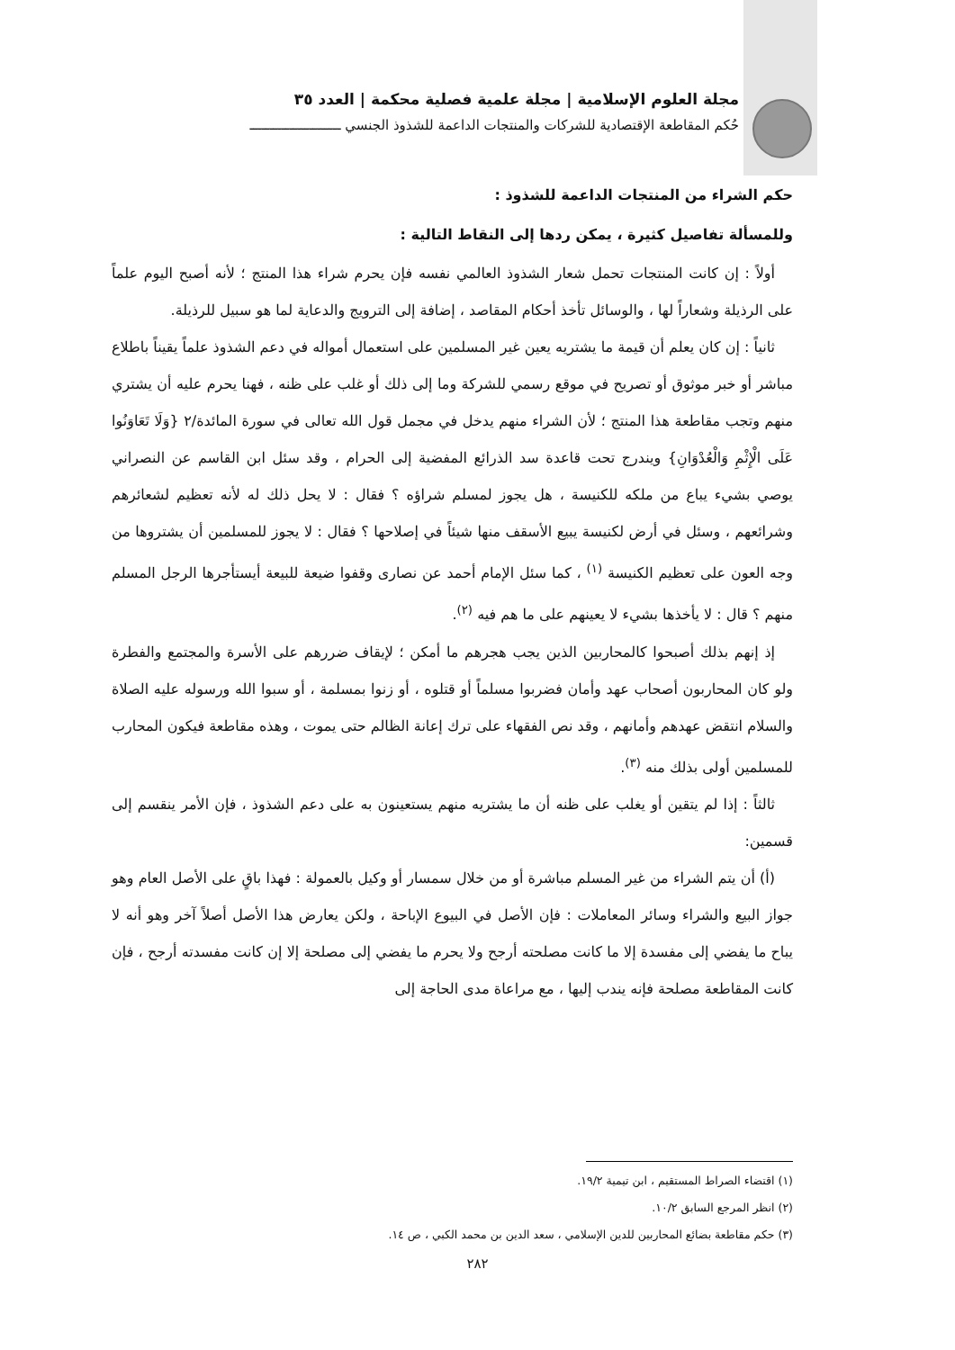مجلة العلوم الإسلامية | مجلة علمية فصلية محكمة | العدد ٣٥
حُكم المقاطعة الإقتصادية للشركات والمنتجات الداعمة للشذوذ الجنسي ـــــــــــــــــــــــ
حكم الشراء من المنتجات الداعمة للشذوذ :
وللمسألة تفاصيل كثيرة ، يمكن ردها إلى النقاط التالية :
أولاً : إن كانت المنتجات تحمل شعار الشذوذ العالمي نفسه فإن يحرم شراء هذا المنتج ؛ لأنه أصبح اليوم علماً على الرذيلة وشعاراً لها ، والوسائل تأخذ أحكام المقاصد ، إضافة إلى الترويج والدعاية لما هو سبيل للرذيلة.
ثانياً : إن كان يعلم أن قيمة ما يشتريه يعين غير المسلمين على استعمال أمواله في دعم الشذوذ علماً يقيناً باطلاع مباشر أو خبر موثوق أو تصريح في موقع رسمي للشركة وما إلى ذلك أو غلب على ظنه ، فهنا يحرم عليه أن يشتري منهم وتجب مقاطعة هذا المنتج ؛ لأن الشراء منهم يدخل في مجمل قول الله تعالى في سورة المائدة/٢ {وَلَا تَعَاوَنُوا عَلَى الْإِثْمِ وَالْعُدْوَانِ} ويندرج تحت قاعدة سد الذرائع المفضية إلى الحرام ، وقد سئل ابن القاسم عن النصراني يوصي بشيء يباع من ملكه للكنيسة ، هل يجوز لمسلم شراؤه ؟ فقال : لا يحل ذلك له لأنه تعظيم لشعائرهم وشرائعهم ، وسئل في أرض لكنيسة يبيع الأسقف منها شيئاً في إصلاحها ؟ فقال : لا يجوز للمسلمين أن يشتروها من وجه العون على تعظيم الكنيسة <sup>(١)</sup> ، كما سئل الإمام أحمد عن نصارى وقفوا ضيعة للبيعة أيستأجرها الرجل المسلم منهم ؟ قال : لا يأخذها بشيء لا يعينهم على ما هم فيه <sup>(٢)</sup>.
إذ إنهم بذلك أصبحوا كالمحاربين الذين يجب هجرهم ما أمكن ؛ لإيقاف ضررهم على الأسرة والمجتمع والفطرة ولو كان المحاربون أصحاب عهد وأمان فضربوا مسلماً أو قتلوه ، أو زنوا بمسلمة ، أو سبوا الله ورسوله عليه الصلاة والسلام انتقض عهدهم وأمانهم ، وقد نص الفقهاء على ترك إعانة الظالم حتى يموت ، وهذه مقاطعة فيكون المحارب للمسلمين أولى بذلك منه <sup>(٣)</sup>.
ثالثاً : إذا لم يتقين أو يغلب على ظنه أن ما يشتريه منهم يستعينون به على دعم الشذوذ ، فإن الأمر ينقسم إلى قسمين:
(أ) أن يتم الشراء من غير المسلم مباشرة أو من خلال سمسار أو وكيل بالعمولة : فهذا باقٍ على الأصل العام وهو جواز البيع والشراء وسائر المعاملات : فإن الأصل في البيوع الإباحة ، ولكن يعارض هذا الأصل أصلاً آخر وهو أنه لا يباح ما يفضي إلى مفسدة إلا ما كانت مصلحته أرجح ولا يحرم ما يفضي إلى مصلحة إلا إن كانت مفسدته أرجح ، فإن كانت المقاطعة مصلحة فإنه يندب إليها ، مع مراعاة مدى الحاجة إلى
(١) اقتضاء الصراط المستقيم ، ابن تيمية ١٩/٢.
(٢) انظر المرجع السابق ١٠/٢.
(٣) حكم مقاطعة بضائع المحاربين للدين الإسلامي ، سعد الدين بن محمد الكبي ، ص ١٤.
٢٨٢